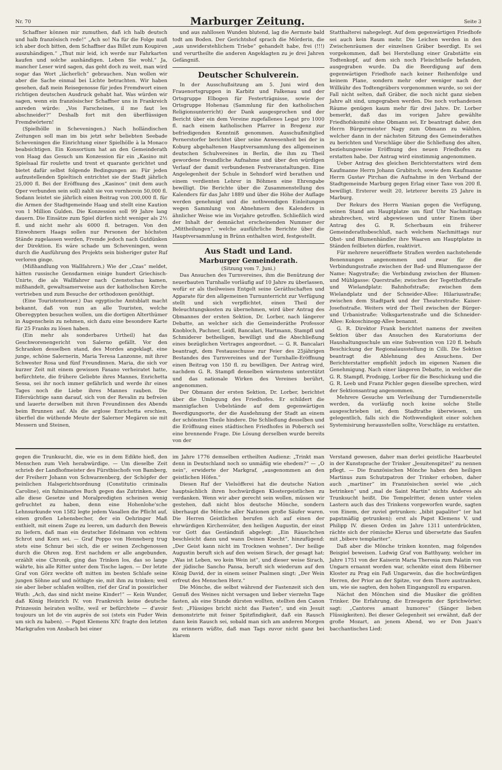Nr. 70 Marburger Zeitung. Seite 3
Schaffner können mir zumuthen, daß ich halb deutsch und halb französisch rede!“ „Ach so! Na für die Folge muß ich aber doch bitten, dem Schaffner das Billet zum Koupiren auszuhändigen.“ „Thut mir leid, ich werde nur Fahrkarten kaufen und solche aushändigen. Leben Sie wohl.“ Ja, mancher Leser wird sagen, das geht doch zu weit, man wird sogar das Wort „lächerlich“ gebrauchen. Nun wollen wir aber die Sache einmal bei Lichte betrachten. Wir haben gesehen, daß mein Reisegenosse für jedes Fremdwort einen richtigen deutschen Ausdruck gehabt hat. Was würden wir sagen, wenn ein französischer Schaffner uns in Frankreich anreden würde: „Vos Farscheines, il me faut les abschneider?“ Deshalb fort mit den überflüssigen Fremdwörtern!
(Spielhölle in Scheveningen.) Nach holländischen Zeitungen soll man im bis jetzt sehr beliebten Seebade Scheveningen die Einrichtung einer Spielhölle à la Monaco beabsichtigen. Ein Konsortium hat an den Gemeinderath von Haag das Gesuch um Konzession für ein „Kasino mit Spielsaal für roulette und trent et quarante gerichtet und bietet dafür selbst folgende Bedingungen an: Für jeden aufzustellenden Spieltisch entrichtet sie der Stadt jährlich 25,000 fl. Bei der Eröffnung des „Kasinos“ (mit dem auch Oper verbunden sein soll) zahlt sie von vornherein 50,000 fl. Sodann leistet sie jährlich einen Beitrag von 200,000 fl. für die Armen der Stadtgemeinde Haag und stellt eine Kaution von 1 Million Gulden. Die Konzession soll 99 Jahre lang dauern. Die Einsätze zum Spiel dürfen nicht weniger als 2½ fl. und nicht mehr als 6000 fl. betragen. Von den Einwohnern Haags sollen nur Personen der höchsten Stände zugelassen werden, Fremde jedoch nach Gutdünken der Direktion. Es wäre schade um Scheveningen, wenn durch die Ausführung des Projekts sein bisheriger guter Ruf verloren ginge.
(Mißhandlung von Wallfahrern.) Wie der „Czas“ meldet, hätten russische Gensdarmen einige hundert Griechisch-Unirte, die als Wallfahrer nach Czenstochau kamen, mißhandelt, gewaltsamerweise aus der katholischen Kirche vertrieben und zum Besuche der orthodoxen genöthigt.
(Eine Touristensteuer.) Das egyptische Amtsblatt macht bekannt, daß von nun an alle Touristen, welche Oberegypten besuchen wollen, um die dortigen Alterthümer in Augenschein zu nehmen, sich dazu eine besondere Karte für 25 Franks zu lösen haben.
(Ein mehr als sonderbares Urtheil) hat das Geschworenengericht von Salerno gefällt. Vor den Schranken desselben stand, des Mordes angeklagt, eine junge, schöne Salernerin, Maria Teresa Lanzonne, mit ihrer Schwester Rosa und fünf Freundinnen. Maria, die sich vor kurzer Zeit mit einem gewissen Fasano verheiratet hatte, befürchtete, die frühere Geliebte ihres Mannes, Enrichetta Sessa, sei ihr noch immer gefährlich und werde ihr eines Tages noch die Liebe ihres Mannes rauben. Die Eifersüchtige sann darauf, sich von der Revalin zu befreien und lauerte derselben mit ihren Freundinnen des Abends beim Brunnen auf. Als die arglose Enrichetta erschien, überfiel die wüthende Meute der Salerner Megären sie mit Messern und Steinen,
und aus zahllosen Wunden blutend, lag die Aermste bald todt am Boden. Der Gerichtshof sprach die Mörderin, die „aus unwiderstehlichem Triebe“ gehandelt habe, frei (!!!) und verurtheilte die anderen Angeklagten zu je drei Jahren Gefängniß.
Deutscher Schulverein.
In der Ausschußsitzung am 5. Juni wird den Frauenortsgruppen in Karbitz und Falkenau und der Ortsgruppe Elbogen für Festerträgnisse, sowie der Ortsgruppe Hohenau (Sammlung für den katholischen Religionsunterricht) der Dank ausgesprochen und der Bericht über ein dem Vereine zugefallenes Legat pro 1000 fl. nach einem katholischen Pfarrer in Bregenz zur befriedigenden Kenntniß genommen. Ausschußmitglied Pernerstorfer berichtet über seine Anwesenheit bei der in Koburg abgehaltenen Hauptversammlung des allgemeinen deutschen Schulvereines in Berlin, die ihm zu Theil gewordene freundliche Aufnahme und über den würdigen Verlauf der damit verbundenen Festveranstaltungen. Eine Angelegenheit der Schule in Sehndorf wird berathen und einem verdienten Lehrer in Böhmen eine Ehrengabe bewilligt. Die Berichte über die Zusammenstellung des Kalenders für das Jahr 1889 und über die Höhe der Auflage werden genehmigt und die nothwendigen Einleitungen wegen Sammlung von Abnehmern des Kalenders in ähnlicher Weise wie im Vorjahre getroffen. Schließlich wird der Inhalt der demnächst erscheinenden Nummer der „Mittheilungen“, welche ausführliche Berichte über die Hauptversammlung in Brünn enthalten wird, festgestellt.
Aus Stadt und Land.
Marburger Gemeinderath.
(Sitzung vom 7. Juni.)
Das Ansuchen des Turnvereines, ihm die Benützung der neuerbauten Turnhalle vorläufig auf 10 Jahre zu überlassen, wofür er als theilweises Entgelt seine Geräthschaften und Apparate für den allgemeinen Turnunterricht zur Verfügung stellt und sich verpflichtet, einen Theil der Beleuchtungskosten zu übernehmen, wird über Antrag des Obmannes der ersten Sektion, Dr. Lorber, nach längerer Debatte, an welcher sich die Gemeinderäthe Professor Knobloch, Pachner, Leidl, Bancalari, Hartmann, Stampfl und Schmiderer betheiligen, bewilligt und die Abschließung eines bezüglichen Vertrages angeordnet. — G. R. Bancalari beantragt, dem Festausschusse zur Feier des 25jährigen Bestandes des Turnvereines und der Turnhalle-Eröffnung einen Beitrag von 150 fl. zu bewilligen. Der Antrag wird, nachdem G. R. Stampfl denselben wärmstens unterstützt und das nationale Wirken des Vereines berührt, angenommen.
Der Obmann der ersten Sektion, Dr. Lorber, berichtet über die Umlegung des Friedhofes. Er schildert die mannigfachen Uebelstände auf dem gegenwärtigen Beerdigungsorte, der die Ausdehnung der Stadt an einem der schönsten Theile hindere. Die Schließung desselben und die Eröffnung eines städtischen Friedhofes in Pobersch sei eine brennende Frage. Die Lösung derselben wurde bereits von der
Statthalterei nahegelegt. Auf dem gegenwärtigen Friedhofe sei auch kein Raum mehr. Die Leichen werden in den Zwischenräumen der einzelnen Gräber beerdigt. Es sei vorgekommen, daß bei Herstellung einer Grabstätte ein Todtenkopf, auf dem sich noch Fleischtheile befanden, ausgegraben wurde. Da die Beerdigung auf dem gegenwärtigen Friedhofe nach keiner Reihenfolge und keinem Plane, sondern mehr oder weniger nach der Willkühr des Todtengräbers vorgenommen wurde, so sei der Fall nicht selten, daß Gräber, die noch nicht ganz sieben Jahre alt sind, umgegraben werden. Die noch vorhandenen Räume genügen kaum mehr für drei Jahre. Dr. Lorber bemerkt, daß das im vorigen Jahre gewählte Friedhofskomité ohne Obmann sei. Er beantragt daher, den Herrn Bürgermeister Nagy zum Obmann zu wählen, welcher dann in der nächsten Sitzung des Gemeinderathes zu berichten und Vorschläge über die Schließung des alten, beziehungsweise Eröffnung des neuen Friedhofes zu erstatten habe. Der Antrag wird einstimmig angenommen.
Ueber Antrag des gleichen Berichterstatters wird dem Kaufmanne Herrn Johann Grubitsch, sowie dem Kaufmanne Herrn Gustav Pirchan die Aufnahme in den Verband der Stadtgemeinde Marburg gegen Erlag einer Taxe von 200 fl. bewilligt. Ersterer weilt 20, letzterer bereits 25 Jahre in Marburg.
Der Rekurs des Herrn Wanian gegen die Verfügung, seinen Stand am Hauptplatze um fünf Uhr Nachmittags abzubrechen, wird abgewiesen und unter Einem über Antrag des G. R. Scherbaum ein früherer Gemeinderathsbeschluß, nach welchem Nachmittags nur Obst- und Blumenhändler ihre Waaren am Hauptplatze in Ständen feilbieten dürfen, reaktivirt.
Für mehrere neueröffnete Straßen werden nachstehende Benennungen angenommen und zwar für die Verbindungsstraße zwischen der Bad- und Blumengasse der Name: Nagystraße; die Verbindung zwischen der Blumen- und Mühlgasse: Querstraße; zwischen der Tegetthoffstraße und Wielandplatz: Bahnhofstraße; zwischen dem Wielandplatz und der Schneider-Allee: Hilariusstraße; zwischen dem Stadtpark und der Theaterstraße: Kaiser-Josefsstraße. Weiters wird der Theil zwischen der Bürger- und Urbanistraße: Volksgartenstraße und die Schneider-Allee: Kokoschinegg-Allee benannt.
G. R. Direktor Frank berichtet namens der zweiten Sektion über das Ansuchen des Kuratoriums der Haushaltungsschule um eine Subvention von 120 fl. behufs Beschickung der Regionalausstellung in Cilli. Die Sektion beantragt die Ablehnung des Ansuchens. Der Berichterstatter empfiehlt jedoch im eigenen Namen die Genehmigung. Nach einer längeren Debatte, in welcher die G. R. Stampfl, Prodnigg, Lorber für die Beschickung und die G. R. Leeb und Franz Pichler gegen dieselbe sprechen, wird der Sektionsantrag angenommen.
Mehrere Gesuche um Verleihung der Turndienerstelle werden, da vorläufig noch keine solche Stelle ausgeschrieben ist, dem Stadtrathe überwiesen, um gelegentlich, falls sich die Nothwendigkeit einer solchen Systemisirung herausstellen sollte, Vorschläge zu erstatten.
gegen die Trunksucht, die, wie es in dem Edikte hieß, den Menschen zum Vieh herabwürdige. — Um dieselbe Zeit schrieb der Landhofmeister des Fürstbischofs von Bamberg, der Freiherr Johann von Schwarzenberg, der Schöpfer der peinlichen Halsgerichtsordnung (Constitutio criminalis Caroline), ein fulminantes Buch gegen das Zutrinken. Aber alle diese Gesetze und Moralpredigten scheinen wenig gefruchtet zu haben, denn eine Hohenlohe'sche Lehnsurkunde von 1582 legte jedem Vasallen die Pflicht auf, einen großen Lehensbecher, der ein Oehringer Maß enthielt, mit einem Zuge zu leeren, um dadurch den Beweis zu liefern, daß man ein deutscher Edelmann von echtem Schrot und Korn sei. — Graf Poppo von Henneberg trug stets eine Schnur bei sich, die er seinen Zechgenossen durch die Ohren zog. Erst nachdem er alle angebunden, erzählt eine Chronik, ging das Trinken los, das so lange währte, bis alle Ritter unter dem Tische lagen. — Der letzte Graf von Görz weckte oft mitten im besten Schlafe seine jungen Söhne auf und nöthigte sie, mit ihm zu trinken; weil sie aber lieber schlafen wollten, rief der Graf in possirlicher Wuth: „Ach, das sind nicht meine Kinder!“ — Kein Wunder, daß König Heinrich IV. von Frankreich keine deutsche Prinzessin heiraten wollte, weil er befürchtete — d'avoir toujours un lot de vin auprès de soi (stets ein Fuder Wein um sich zu haben). — Papst Klemens XIV. fragte den letzten Markgrafen von Ansbach bei einer
im Jahre 1776 demselben ertheilten Audienz: „Trinkt man denn in Deutschland noch so unmäßig wie ehedem?“ — „O nein“, erwiderte der Markgraf, „ausgenommen an den geistlichen Höfen.“
Diesen Ruf der Vielsöfferei hat die deutsche Nation hauptsächlich ihren hochwürdigen Klostergeistlichen zu verdanken. Wenn wir aber gerecht sein wollen, müssen wir gestehen, daß nicht blos deutsche Mönche, sondern überhaupt die Mönche aller Nationen große Säufer waren. Die Herren Geistlichen berufen sich auf einen der ehrwürdigen Kirchenväter, den heiligen Augustin, der einst vor Gott das Geständniß abgelegt: „Ein Räuschchen beschleicht dann und wann Deinen Knecht“, hinzufügend: „Der Geist kann nicht im Trocknen wohnen“. Der heilige Augustin beruft sich auf den weisen Sirach, der gesagt hat: „Was ist Leben, wo kein Wein ist“, und dieser weise Sirach, der jüdische Sancho Pansa, beruft sich wiederum auf den König David, der in einem seiner Psalmen singt: „Der Wein erfreut des Menschen Herz.“
Die Mönche, die selbst während der Fastenzeit sich den Genuß des Weines nicht versagen und lieber vierzehn Tage fasten, als eine Stunde dürsten wollten, stellten den Canon fest: „Flüssiges bricht nicht das Fasten“, und ein Jesuit demonstrirte mit feiner Spitzfindigkeit, daß ein Rausch dann kein Rausch sei, sobald man sich am anderen Morgen zu erinnern wüßte, daß man Tags zuvor nicht ganz bei klarem
Verstand gewesen, daher man derlei geistliche Haarbeutel in der Kunstsprache der Trinker „Jesuitenspitzel“ zu nennen pflegt. — Die französischen Mönche haben den heiligen Martinus zum Schutzpatron der Trinker erhoben, daher auch „martiner“ im Französischen soviel wie „sich betrinken“ und „mal de Saint Martin“ nichts Anderes als Trunksucht heißt. Die Tempelritter, denen unter vielen Lastern auch das des Trinkens vorgeworfen wurde, sagten von Einem, der zuviel getrunken: „bibit papaliter“ (er hat papstmäßig getrunken); erst als Papst Klemens V. und Philipp IV. diesen Orden im Jahre 1311 unterdrückten, rächte sich der römische Klerus und übersetzte das Saufen mit „bibere templariter“.
Daß aber die Mönche trinken konnten, mag folgendes Beispiel beweisen. Ludwig Graf von Batthyany, welcher im Jahre 1751 von der Kaiserin Maria Theresia zum Palatin von Ungarn ernannt worden war, schenkte einst dem Hiberner Kloster zu Prag ein Faß Ungarwein, das die hochwürdigen Herren, der Prior an der Spitze, vor dem Thore austranken, um, wie sie sagten, den hohen Eingangszoll zu ersparen.
Nächst den Mönchen sind die Musiker die größten Trinker. Die Erfahrung, die Erzeugerin der Sprichwörter, sagt: „Cantores amant humores“ (Sänger lieben Flüssigkeiten). Bei dieser Gelegenheit sei erwähnt, daß der große Mozart, an jenem Abend, wo er Don Juan's bacchantisches Lied: